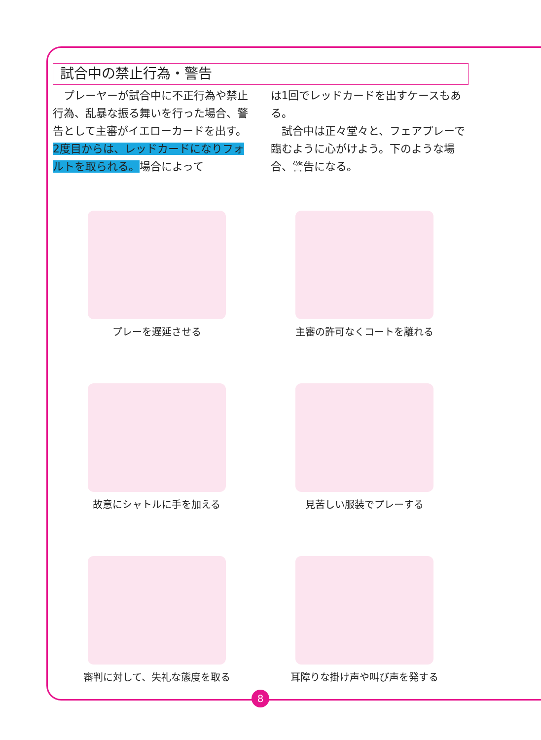試合中の禁止行為・警告
　プレーヤーが試合中に不正行為や禁止行為、乱暴な振る舞いを行った場合、警告として主審がイエローカードを出す。2度目からは、レッドカードになりフォルトを取られる。場合によって
は1回でレッドカードを出すケースもある。
　試合中は正々堂々と、フェアプレーで臨むように心がけよう。下のような場合、警告になる。
プレーを遅延させる
主審の許可なくコートを離れる
故意にシャトルに手を加える
見苦しい服装でプレーする
審判に対して、失礼な態度を取る
耳障りな掛け声や叫び声を発する
8